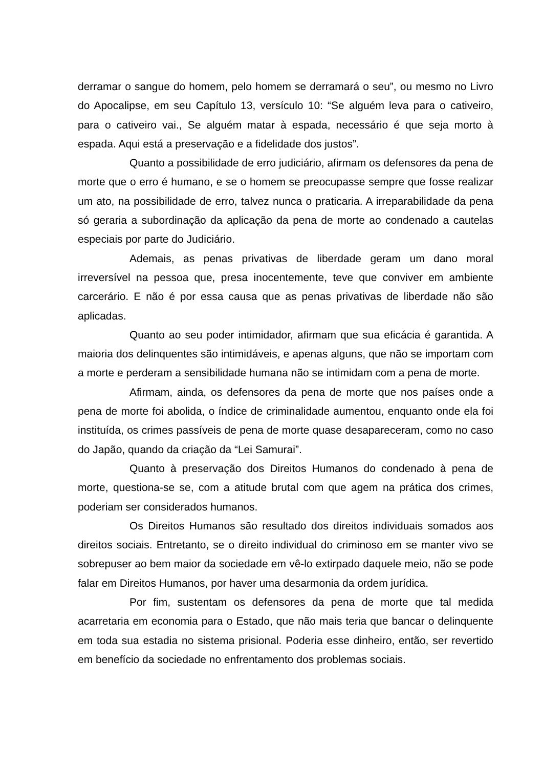derramar o sangue do homem, pelo homem se derramará o seu”, ou mesmo no Livro do Apocalipse, em seu Capítulo 13, versículo 10: “Se alguém leva para o cativeiro, para o cativeiro vai., Se alguém matar à espada, necessário é que seja morto à espada. Aqui está a preservação e a fidelidade dos justos”.
Quanto a possibilidade de erro judiciário, afirmam os defensores da pena de morte que o erro é humano, e se o homem se preocupasse sempre que fosse realizar um ato, na possibilidade de erro, talvez nunca o praticaria. A irreparabilidade da pena só geraria a subordinação da aplicação da pena de morte ao condenado a cautelas especiais por parte do Judiciário.
Ademais, as penas privativas de liberdade geram um dano moral irreversível na pessoa que, presa inocentemente, teve que conviver em ambiente carcerário. E não é por essa causa que as penas privativas de liberdade não são aplicadas.
Quanto ao seu poder intimidador, afirmam que sua eficácia é garantida. A maioria dos delinquentes são intimidáveis, e apenas alguns, que não se importam com a morte e perderam a sensibilidade humana não se intimidam com a pena de morte.
Afirmam, ainda, os defensores da pena de morte que nos países onde a pena de morte foi abolida, o índice de criminalidade aumentou, enquanto onde ela foi instituída, os crimes passíveis de pena de morte quase desapareceram, como no caso do Japão, quando da criação da “Lei Samurai”.
Quanto à preservação dos Direitos Humanos do condenado à pena de morte, questiona-se se, com a atitude brutal com que agem na prática dos crimes, poderiam ser considerados humanos.
Os Direitos Humanos são resultado dos direitos individuais somados aos direitos sociais. Entretanto, se o direito individual do criminoso em se manter vivo se sobrepuser ao bem maior da sociedade em vê-lo extirpado daquele meio, não se pode falar em Direitos Humanos, por haver uma desarmonia da ordem jurídica.
Por fim, sustentam os defensores da pena de morte que tal medida acarretaria em economia para o Estado, que não mais teria que bancar o delinquente em toda sua estadia no sistema prisional. Poderia esse dinheiro, então, ser revertido em benefício da sociedade no enfrentamento dos problemas sociais.